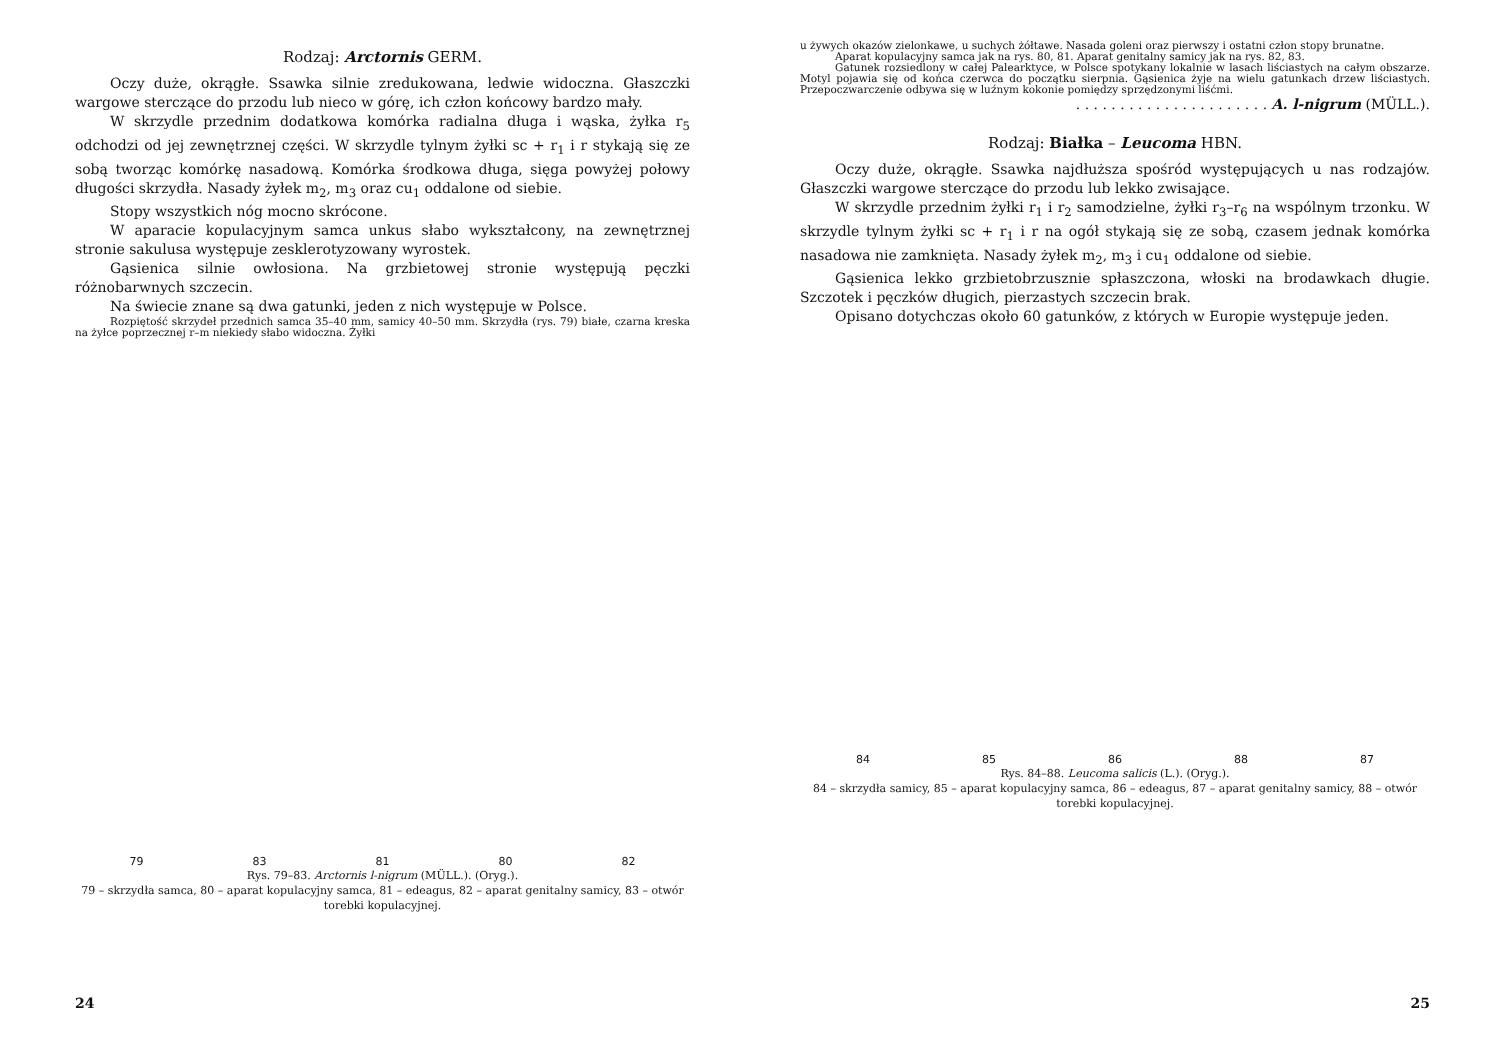Rodzaj: Arctornis GERM.
Oczy duże, okrągłe. Ssawka silnie zredukowana, ledwie widoczna. Głaszczki wargowe sterczące do przodu lub nieco w górę, ich człon końcowy bardzo mały.
W skrzydle przednim dodatkowa komórka radialna długa i wąska, żyłka r<sub>5</sub> odchodzi od jej zewnętrznej części. W skrzydle tylnym żyłki sc + r<sub>1</sub> i r stykają się ze sobą tworząc komórkę nasadową. Komórka środkowa długa, sięga powyżej połowy długości skrzydła. Nasady żyłek m<sub>2</sub>, m<sub>3</sub> oraz cu<sub>1</sub> oddalone od siebie.
Stopy wszystkich nóg mocno skrócone.
W aparacie kopulacyjnym samca unkus słabo wykształcony, na zewnętrznej stronie sakulusa występuje zesklerotyzowany wyrostek.
Gąsienica silnie owłosiona. Na grzbietowej stronie występują pęczki różnobarwnych szczecin.
Na świecie znane są dwa gatunki, jeden z nich występuje w Polsce.
Rozpiętość skrzydeł przednich samca 35–40 mm, samicy 40–50 mm. Skrzydła (rys. 79) białe, czarna kreska na żyłce poprzecznej r–m niekiedy słabo widoczna. Żyłki
79 83 81 80 82
Rys. 79–83. Arctornis l-nigrum (MÜLL.). (Oryg.).
79 – skrzydła samca, 80 – aparat kopulacyjny samca, 81 – edeagus, 82 – aparat genitalny samicy, 83 – otwór torebki kopulacyjnej.
24
u żywych okazów zielonkawe, u suchych żółtawe. Nasada goleni oraz pierwszy i ostatni człon stopy brunatne.
Aparat kopulacyjny samca jak na rys. 80, 81. Aparat genitalny samicy jak na rys. 82, 83.
Gatunek rozsiedlony w całej Palearktyce, w Polsce spotykany lokalnie w lasach liściastych na całym obszarze. Motyl pojawia się od końca czerwca do początku sierpnia. Gąsienica żyje na wielu gatunkach drzew liściastych. Przepoczwarczenie odbywa się w luźnym kokonie pomiędzy sprzędzonymi liśćmi.
. . . . . . . . . . . . . . . . . . . . . . A. l-nigrum (MÜLL.).
Rodzaj: Białka – Leucoma HBN.
Oczy duże, okrągłe. Ssawka najdłuższa spośród występujących u nas rodzajów. Głaszczki wargowe sterczące do przodu lub lekko zwisające.
W skrzydle przednim żyłki r<sub>1</sub> i r<sub>2</sub> samodzielne, żyłki r<sub>3</sub>–r<sub>6</sub> na wspólnym trzonku. W skrzydle tylnym żyłki sc + r<sub>1</sub> i r na ogół stykają się ze sobą, czasem jednak komórka nasadowa nie zamknięta. Nasady żyłek m<sub>2</sub>, m<sub>3</sub> i cu<sub>1</sub> oddalone od siebie.
Gąsienica lekko grzbietobrzusznie spłaszczona, włoski na brodawkach długie. Szczotek i pęczków długich, pierzastych szczecin brak.
Opisano dotychczas około 60 gatunków, z których w Europie występuje jeden.
84 85 86 88 87
Rys. 84–88. Leucoma salicis (L.). (Oryg.).
84 – skrzydła samicy, 85 – aparat kopulacyjny samca, 86 – edeagus, 87 – aparat genitalny samicy, 88 – otwór torebki kopulacyjnej.
25